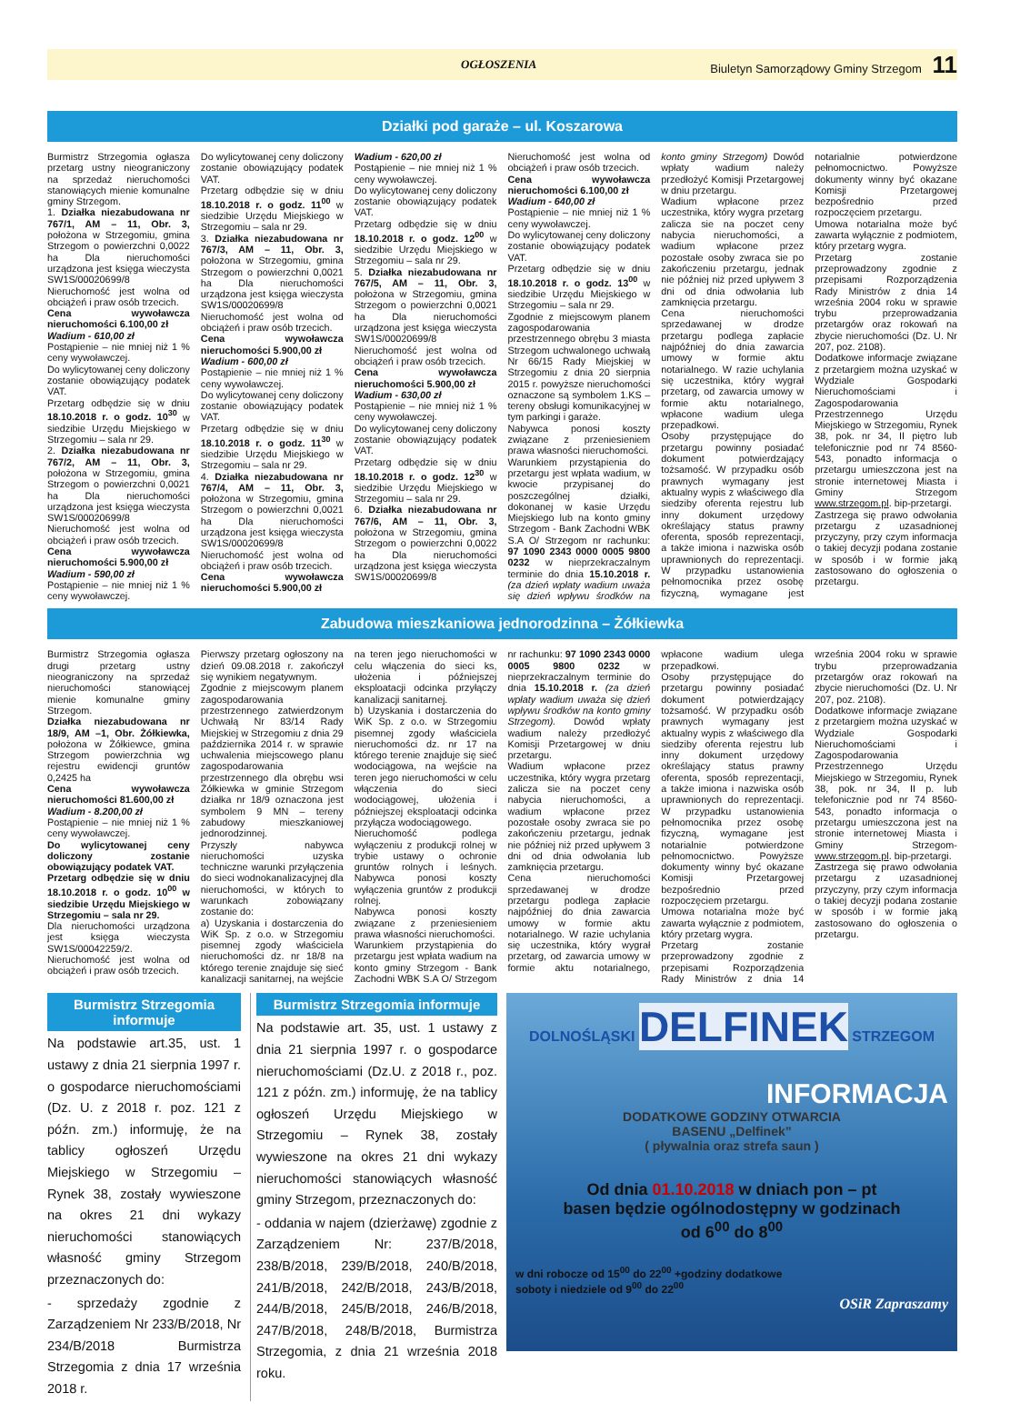OGŁOSZENIA Biuletyn Samorządowy Gminy Strzegom 11
Działki pod garaże – ul. Koszarowa
Burmistrz Strzegomia ogłasza przetarg ustny nieograniczony na sprzedaż nieruchomości stanowiących mienie komunalne gminy Strzegom.
1. Działka niezabudowana nr 767/1, AM – 11, Obr. 3, położona w Strzegomiu, gmina Strzegom o powierzchni 0,0022 ha Dla nieruchomości urządzona jest księga wieczysta SW1S/00020699/8 Nieruchomość jest wolna od obciążeń i praw osób trzecich.
Cena wywoławcza nieruchomości 6.100,00 zł
Wadium - 610,00 zł
Postąpienie – nie mniej niż 1 % ceny wywoławczej.
Do wylicytowanej ceny doliczony zostanie obowiązujący podatek VAT.
Przetarg odbędzie się w dniu 18.10.2018 r. o godz. 10<sup>30</sup> w siedzibie Urzędu Miejskiego w Strzegomiu – sala nr 29.
2. Działka niezabudowana nr 767/2, AM – 11, Obr. 3, położona w Strzegomiu, gmina Strzegom o powierzchni 0,0021 ha Dla nieruchomości urządzona jest księga wieczysta SW1S/00020699/8 Nieruchomość jest wolna od obciążeń i praw osób trzecich.
Cena wywoławcza nieruchomości 5.900,00 zł
Wadium - 590,00 zł
Postąpienie – nie mniej niż 1 % ceny wywoławczej.
Do wylicytowanej ceny doliczony zostanie obowiązujący podatek VAT.
Przetarg odbędzie się w dniu 18.10.2018 r. o godz. 11<sup>00</sup> w siedzibie Urzędu Miejskiego w Strzegomiu – sala nr 29.
3. Działka niezabudowana nr 767/3, AM – 11, Obr. 3, położona w Strzegomiu, gmina Strzegom o powierzchni 0,0021 ha Dla nieruchomości urządzona jest księga wieczysta SW1S/00020699/8 Nieruchomość jest wolna od obciążeń i praw osób trzecich.
Cena wywoławcza nieruchomości 5.900,00 zł
Wadium - 600,00 zł
Postąpienie – nie mniej niż 1 % ceny wywoławczej.
Do wylicytowanej ceny doliczony zostanie obowiązujący podatek VAT.
Przetarg odbędzie się w dniu 18.10.2018 r. o godz. 11<sup>30</sup> w siedzibie Urzędu Miejskiego w Strzegomiu – sala nr 29.
4. Działka niezabudowana nr 767/4, AM – 11, Obr. 3, położona w Strzegomiu, gmina Strzegom o powierzchni 0,0021 ha Dla nieruchomości urządzona jest księga wieczysta SW1S/00020699/8 Nieruchomość jest wolna od obciążeń i praw osób trzecich.
Cena wywoławcza nieruchomości 5.900,00 zł
Wadium - 620,00 zł
Postąpienie – nie mniej niż 1 % ceny wywoławczej.
Do wylicytowanej ceny doliczony zostanie obowiązujący podatek VAT.
Przetarg odbędzie się w dniu 18.10.2018 r. o godz. 12<sup>00</sup> w siedzibie Urzędu Miejskiego w Strzegomiu – sala nr 29.
5. Działka niezabudowana nr 767/5, AM – 11, Obr. 3, położona w Strzegomiu, gmina Strzegom o powierzchni 0,0021 ha Dla nieruchomości urządzona jest księga wieczysta SW1S/00020699/8 Nieruchomość jest wolna od obciążeń i praw osób trzecich.
Cena wywoławcza nieruchomości 5.900,00 zł
Wadium - 630,00 zł
Postąpienie – nie mniej niż 1 % ceny wywoławczej.
Do wylicytowanej ceny doliczony zostanie obowiązujący podatek VAT.
Przetarg odbędzie się w dniu 18.10.2018 r. o godz. 12<sup>30</sup> w siedzibie Urzędu Miejskiego w Strzegomiu – sala nr 29.
6. Działka niezabudowana nr 767/6, AM – 11, Obr. 3, położona w Strzegomiu, gmina Strzegom o powierzchni 0,0022 ha Dla nieruchomości urządzona jest księga wieczysta SW1S/00020699/8 Nieruchomość jest wolna od obciążeń i praw osób trzecich.
Cena wywoławcza nieruchomości 6.100,00 zł
Wadium - 640,00 zł
Postąpienie – nie mniej niż 1 % ceny wywoławczej.
Do wylicytowanej ceny doliczony zostanie obowiązujący podatek VAT.
Przetarg odbędzie się w dniu 18.10.2018 r. o godz. 13<sup>00</sup> w siedzibie Urzędu Miejskiego w Strzegomiu – sala nr 29.
Zgodnie z miejscowym planem zagospodarowania przestrzennego obrębu 3 miasta Strzegom uchwalonego uchwałą Nr 66/15 Rady Miejskiej w Strzegomiu z dnia 20 sierpnia 2015 r. powyższe nieruchomości oznaczone są symbolem 1.KS – tereny obsługi komunikacyjnej w tym parkingi i garaże.
Nabywca ponosi koszty związane z przeniesieniem prawa własności nieruchomości.
Warunkiem przystąpienia do przetargu jest wpłata wadium, w kwocie przypisanej do poszczególnej działki, dokonanej w kasie Urzędu Miejskiego lub na konto gminy Strzegom - Bank Zachodni WBK S.A O/ Strzegom nr rachunku: 97 1090 2343 0000 0005 9800 0232 w nieprzekraczalnym terminie do dnia 15.10.2018 r. (za dzień wpłaty wadium uważa się dzień wpływu środków na konto gminy Strzegom) Dowód wpłaty wadium należy przedłożyć Komisji Przetargowej w dniu przetargu.
Wadium wpłacone przez uczestnika, który wygra przetarg zalicza sie na poczet ceny nabycia nieruchomości, a wadium wpłacone przez pozostałe osoby zwraca sie po zakończeniu przetargu, jednak nie później niż przed upływem 3 dni od dnia odwołania lub zamknięcia przetargu.
Cena nieruchomości sprzedawanej w drodze przetargu podlega zapłacie najpóźniej do dnia zawarcia umowy w formie aktu notarialnego. W razie uchylania się uczestnika, który wygrał przetarg, od zawarcia umowy w formie aktu notarialnego, wpłacone wadium ulega przepadkowi.
Osoby przystępujące do przetargu powinny posiadać dokument potwierdzający tożsamość. W przypadku osób prawnych wymagany jest aktualny wypis z właściwego dla siedziby oferenta rejestru lub inny dokument urzędowy określający status prawny oferenta, sposób reprezentacji, a także imiona i nazwiska osób uprawnionych do reprezentacji. W przypadku ustanowienia pełnomocnika przez osobę fizyczną, wymagane jest notarialnie potwierdzone pełnomocnictwo. Powyższe dokumenty winny być okazane Komisji Przetargowej bezpośrednio przed rozpoczęciem przetargu.
Umowa notarialna może być zawarta wyłącznie z podmiotem, który przetarg wygra.
Przetarg zostanie przeprowadzony zgodnie z przepisami Rozporządzenia Rady Ministrów z dnia 14 września 2004 roku w sprawie trybu przeprowadzania przetargów oraz rokowań na zbycie nieruchomości (Dz. U. Nr 207, poz. 2108).
Dodatkowe informacje związane z przetargiem można uzyskać w Wydziale Gospodarki Nieruchomościami i Zagospodarowania Przestrzennego Urzędu Miejskiego w Strzegomiu, Rynek 38, pok. nr 34, II piętro lub telefonicznie pod nr 74 8560-543, ponadto informacja o przetargu umieszczona jest na stronie internetowej Miasta i Gminy Strzegom www.strzegom.pl. bip-przetargi.
Zastrzega się prawo odwołania przetargu z uzasadnionej przyczyny, przy czym informacja o takiej decyzji podana zostanie w sposób i w formie jaką zastosowano do ogłoszenia o przetargu.
Zabudowa mieszkaniowa jednorodzinna – Żółkiewka
Burmistrz Strzegomia ogłasza drugi przetarg ustny nieograniczony na sprzedaż nieruchomości stanowiącej mienie komunalne gminy Strzegom.
Działka niezabudowana nr 18/9, AM –1, Obr. Żółkiewka, położona w Żółkiewce, gmina Strzegom powierzchnia wg rejestru ewidencji gruntów 0,2425 ha
Cena wywoławcza nieruchomości 81.600,00 zł
Wadium - 8.200,00 zł
Postąpienie – nie mniej niż 1 % ceny wywoławczej.
Do wylicytowanej ceny doliczony zostanie obowiązujący podatek VAT.
Przetarg odbędzie się w dniu 18.10.2018 r. o godz. 10<sup>00</sup> w siedzibie Urzędu Miejskiego w Strzegomiu – sala nr 29.
Dla nieruchomości urządzona jest księga wieczysta SW1S/00042259/2.
Nieruchomość jest wolna od obciążeń i praw osób trzecich.
Pierwszy przetarg ogłoszony na dzień 09.08.2018 r. zakończył się wynikiem negatywnym.
Zgodnie z miejscowym planem zagospodarowania przestrzennego zatwierdzonym Uchwałą Nr 83/14 Rady Miejskiej w Strzegomiu z dnia 29 października 2014 r. w sprawie uchwalenia miejscowego planu zagospodarowania przestrzennego dla obrębu wsi Żółkiewka w gminie Strzegom działka nr 18/9 oznaczona jest symbolem 9 MN – tereny zabudowy mieszkaniowej jednorodzinnej.
Przyszły nabywca nieruchomości uzyska techniczne warunki przyłączenia do sieci wodnokanalizacyjnej dla nieruchomości, w których to warunkach zobowiązany zostanie do:
a) Uzyskania i dostarczenia do WiK Sp. z o.o. w Strzegomiu pisemnej zgody właściciela nieruchomości dz. nr 18/8 na którego terenie znajduje się sieć kanalizacji sanitarnej, na wejście na teren jego nieruchomości w celu włączenia do sieci ks, ułożenia i późniejszej eksploatacji odcinka przyłączy kanalizacji sanitarnej.
b) Uzyskania i dostarczenia do WiK Sp. z o.o. w Strzegomiu pisemnej zgody właściciela nieruchomości dz. nr 17 na którego terenie znajduje się sieć wodociągowa, na wejście na teren jego nieruchomości w celu włączenia do sieci wodociągowej, ułożenia i późniejszej eksploatacji odcinka przyłącza wodociągowego.
Nieruchomość podlega wyłączeniu z produkcji rolnej w trybie ustawy o ochronie gruntów rolnych i leśnych. Nabywca ponosi koszty wyłączenia gruntów z produkcji rolnej.
Nabywca ponosi koszty związane z przeniesieniem prawa własności nieruchomości.
Warunkiem przystąpienia do przetargu jest wpłata wadium na konto gminy Strzegom - Bank Zachodni WBK S.A O/ Strzegom nr rachunku: 97 1090 2343 0000 0005 9800 0232 w nieprzekraczalnym terminie do dnia 15.10.2018 r. (za dzień wpłaty wadium uważa się dzień wpływu środków na konto gminy Strzegom). Dowód wpłaty wadium należy przedłożyć Komisji Przetargowej w dniu przetargu.
Wadium wpłacone przez uczestnika, który wygra przetarg zalicza sie na poczet ceny nabycia nieruchomości, a wadium wpłacone przez pozostałe osoby zwraca sie po zakończeniu przetargu, jednak nie później niż przed upływem 3 dni od dnia odwołania lub zamknięcia przetargu.
Cena nieruchomości sprzedawanej w drodze przetargu podlega zapłacie najpóźniej do dnia zawarcia umowy w formie aktu notarialnego. W razie uchylania się uczestnika, który wygrał przetarg, od zawarcia umowy w formie aktu notarialnego, wpłacone wadium ulega przepadkowi.
Osoby przystępujące do przetargu powinny posiadać dokument potwierdzający tożsamość. W przypadku osób prawnych wymagany jest aktualny wypis z właściwego dla siedziby oferenta rejestru lub inny dokument urzędowy określający status prawny oferenta, sposób reprezentacji, a także imiona i nazwiska osób uprawnionych do reprezentacji. W przypadku ustanowienia pełnomocnika przez osobę fizyczną, wymagane jest notarialnie potwierdzone pełnomocnictwo. Powyższe dokumenty winny być okazane Komisji Przetargowej bezpośrednio przed rozpoczęciem przetargu.
Umowa notarialna może być zawarta wyłącznie z podmiotem, który przetarg wygra.
Przetarg zostanie przeprowadzony zgodnie z przepisami Rozporządzenia Rady Ministrów z dnia 14 września 2004 roku w sprawie trybu przeprowadzania przetargów oraz rokowań na zbycie nieruchomości (Dz. U. Nr 207, poz. 2108).
Dodatkowe informacje związane z przetargiem można uzyskać w Wydziale Gospodarki Nieruchomościami i Zagospodarowania Przestrzennego Urzędu Miejskiego w Strzegomiu, Rynek 38, pok. nr 34, II p. lub telefonicznie pod nr 74 8560-543, ponadto informacja o przetargu umieszczona jest na stronie internetowej Miasta i Gminy Strzegom- www.strzegom.pl. bip-przetargi.
Zastrzega się prawo odwołania przetargu z uzasadnionej przyczyny, przy czym informacja o takiej decyzji podana zostanie w sposób i w formie jaką zastosowano do ogłoszenia o przetargu.
Burmistrz Strzegomia informuje
Na podstawie art.35, ust. 1 ustawy z dnia 21 sierpnia 1997 r. o gospodarce nieruchomościami (Dz. U. z 2018 r. poz. 121 z późn. zm.) informuję, że na tablicy ogłoszeń Urzędu Miejskiego w Strzegomiu – Rynek 38, zostały wywieszone na okres 21 dni wykazy nieruchomości stanowiących własność gminy Strzegom przeznaczonych do:
- sprzedaży zgodnie z Zarządzeniem Nr 233/B/2018, Nr 234/B/2018 Burmistrza Strzegomia z dnia 17 września 2018 r.
Burmistrz Strzegomia informuje
Na podstawie art. 35, ust. 1 ustawy z dnia 21 sierpnia 1997 r. o gospodarce nieruchomościami (Dz.U. z 2018 r., poz. 121 z późn. zm.) informuję, że na tablicy ogłoszeń Urzędu Miejskiego w Strzegomiu – Rynek 38, zostały wywieszone na okres 21 dni wykazy nieruchomości stanowiących własność gminy Strzegom, przeznaczonych do:
- oddania w najem (dzierżawę) zgodnie z Zarządzeniem Nr: 237/B/2018, 238/B/2018, 239/B/2018, 240/B/2018, 241/B/2018, 242/B/2018, 243/B/2018, 244/B/2018, 245/B/2018, 246/B/2018, 247/B/2018, 248/B/2018, Burmistrza Strzegomia, z dnia 21 września 2018 roku.
DOLNOŚLĄSKI DELFINEK STRZEGOM
INFORMACJA
DODATKOWE GODZINY OTWARCIA
BASENU „Delfinek”
( pływalnia oraz strefa saun )
Od dnia 01.10.2018 w dniach pon – pt
basen będzie ogólnodostępny w godzinach
od 6<sup>00</sup> do 8<sup>00</sup>
w dni robocze od 15<sup>00</sup> do 22<sup>00</sup> +godziny dodatkowe
soboty i niedziele od 9<sup>00</sup> do 22<sup>00</sup>
OSiR Zapraszamy